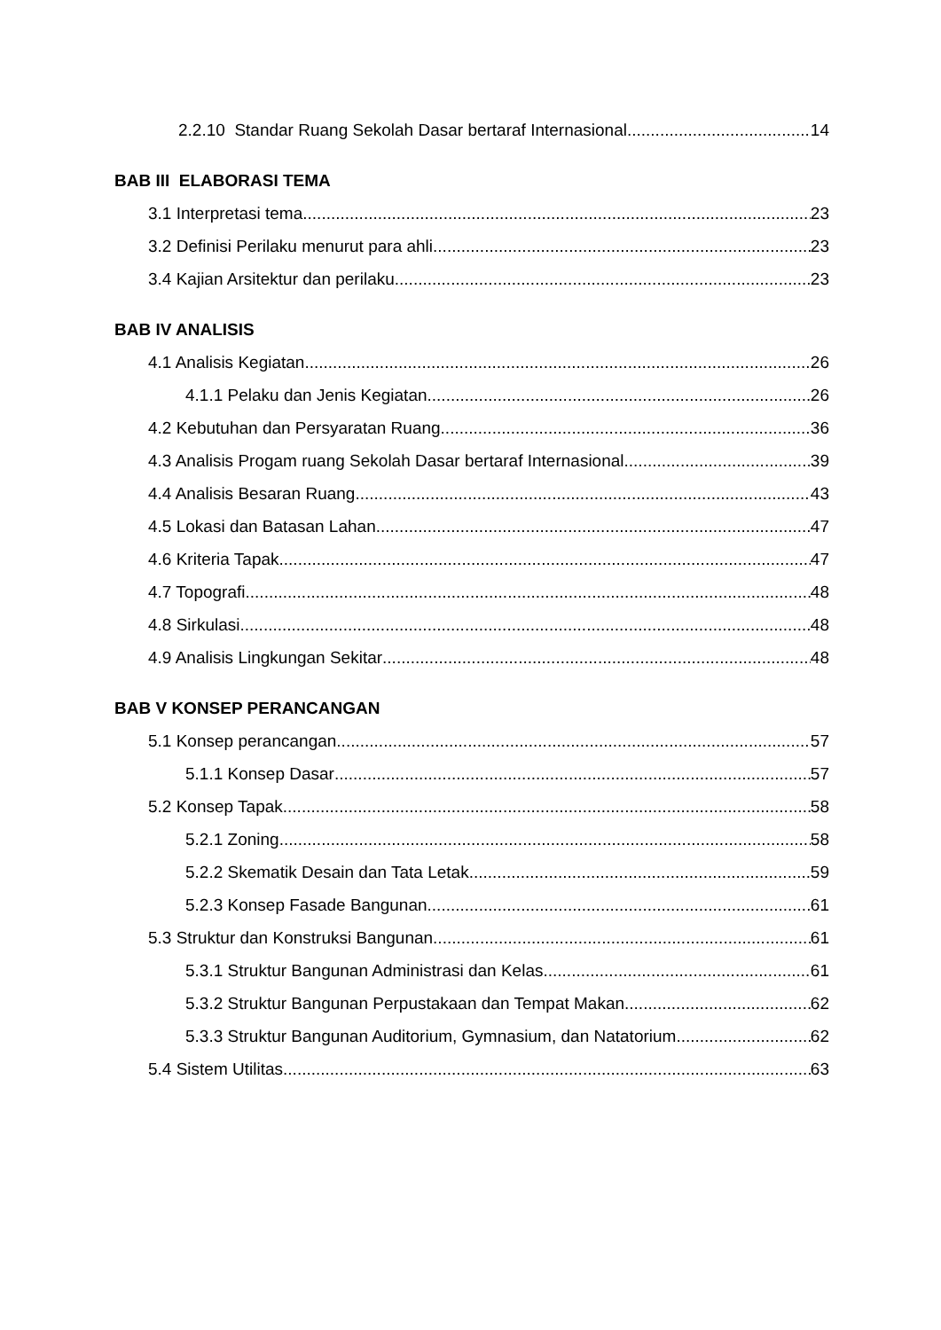2.2.10 Standar Ruang Sekolah Dasar bertaraf Internasional 14
BAB III ELABORASI TEMA
3.1 Interpretasi tema 23
3.2 Definisi Perilaku menurut para ahli 23
3.4 Kajian Arsitektur dan perilaku 23
BAB IV ANALISIS
4.1 Analisis Kegiatan 26
4.1.1 Pelaku dan Jenis Kegiatan 26
4.2 Kebutuhan dan Persyaratan Ruang 36
4.3 Analisis Progam ruang Sekolah Dasar bertaraf Internasional 39
4.4 Analisis Besaran Ruang 43
4.5 Lokasi dan Batasan Lahan 47
4.6 Kriteria Tapak 47
4.7 Topografi 48
4.8 Sirkulasi 48
4.9 Analisis Lingkungan Sekitar 48
BAB V KONSEP PERANCANGAN
5.1 Konsep perancangan 57
5.1.1 Konsep Dasar 57
5.2 Konsep Tapak 58
5.2.1 Zoning 58
5.2.2 Skematik Desain dan Tata Letak 59
5.2.3 Konsep Fasade Bangunan 61
5.3 Struktur dan Konstruksi Bangunan 61
5.3.1 Struktur Bangunan Administrasi dan Kelas 61
5.3.2 Struktur Bangunan Perpustakaan dan Tempat Makan 62
5.3.3 Struktur Bangunan Auditorium, Gymnasium, dan Natatorium 62
5.4 Sistem Utilitas 63